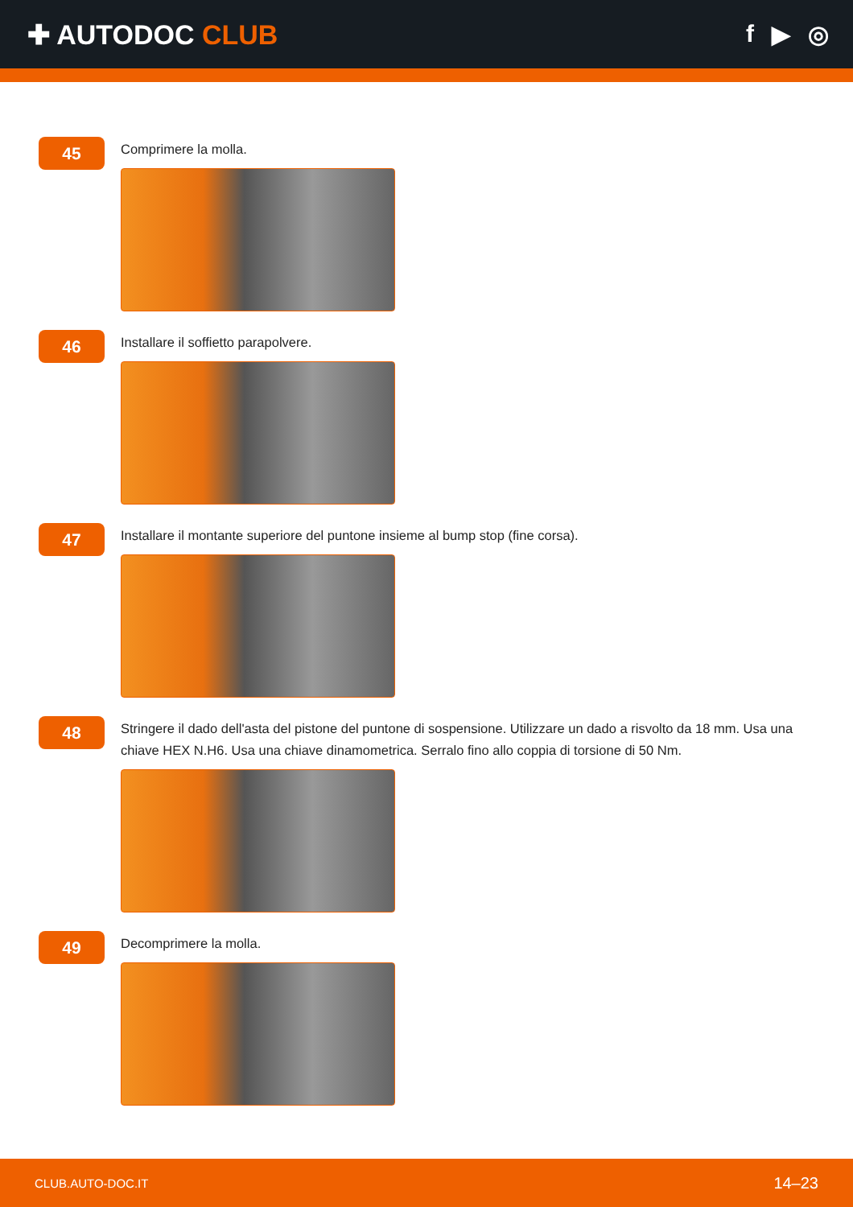✚ AUTODOC CLUB f ▶ ◎
45
Comprimere la molla.
46
Installare il soffietto parapolvere.
47
Installare il montante superiore del puntone insieme al bump stop (fine corsa).
48
Stringere il dado dell'asta del pistone del puntone di sospensione. Utilizzare un dado a risvolto da 18 mm. Usa una chiave HEX N.H6. Usa una chiave dinamometrica. Serralo fino allo coppia di torsione di 50 Nm.
49
Decomprimere la molla.
CLUB.AUTO-DOC.IT 14–23